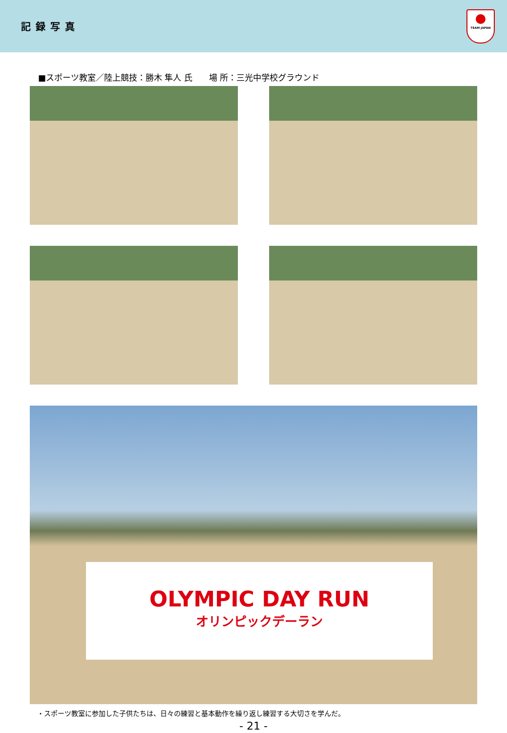記録写真
TEAM JAPAN
■スポーツ教室／陸上競技：勝木 隼人 氏　　場 所：三光中学校グラウンド
OLYMPIC DAY RUN
オリンピックデーラン
・スポーツ教室に参加した子供たちは、日々の練習と基本動作を繰り返し練習する大切さを学んだ。
- 21 -